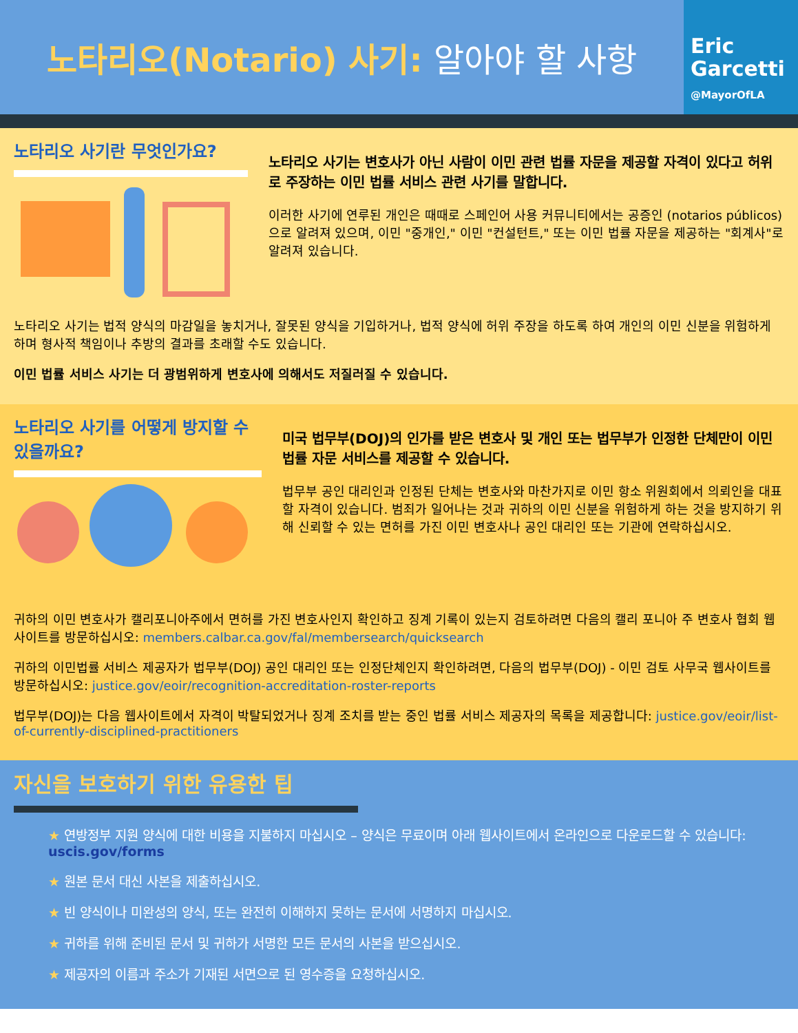노타리오(Notario) 사기: 알아야 할 사항
Eric
Garcetti
@MayorOfLA
노타리오 사기란 무엇인가요?
노타리오 사기는 변호사가 아닌 사람이 이민 관련 법률 자문을 제공할 자격이 있다고 허위로 주장하는 이민 법률 서비스 관련 사기를 말합니다.
이러한 사기에 연루된 개인은 때때로 스페인어 사용 커뮤니티에서는 공증인 (notarios públicos)으로 알려져 있으며, 이민 "중개인," 이민 "컨설턴트," 또는 이민 법률 자문을 제공하는 "회계사"로 알려져 있습니다.
노타리오 사기는 법적 양식의 마감일을 놓치거나, 잘못된 양식을 기입하거나, 법적 양식에 허위 주장을 하도록 하여 개인의 이민 신분을 위험하게 하며 형사적 책임이나 추방의 결과를 초래할 수도 있습니다.
이민 법률 서비스 사기는 더 광범위하게 변호사에 의해서도 저질러질 수 있습니다.
노타리오 사기를 어떻게 방지할 수 있을까요?
미국 법무부(DOJ)의 인가를 받은 변호사 및 개인 또는 법무부가 인정한 단체만이 이민 법률 자문 서비스를 제공할 수 있습니다.
법무부 공인 대리인과 인정된 단체는 변호사와 마찬가지로 이민 항소 위원회에서 의뢰인을 대표할 자격이 있습니다. 범죄가 일어나는 것과 귀하의 이민 신분을 위험하게 하는 것을 방지하기 위해 신뢰할 수 있는 면허를 가진 이민 변호사나 공인 대리인 또는 기관에 연락하십시오.
귀하의 이민 변호사가 캘리포니아주에서 면허를 가진 변호사인지 확인하고 징계 기록이 있는지 검토하려면 다음의 캘리 포니아 주 변호사 협회 웹 사이트를 방문하십시오: members.calbar.ca.gov/fal/membersearch/quicksearch
귀하의 이민법률 서비스 제공자가 법무부(DOJ) 공인 대리인 또는 인정단체인지 확인하려면, 다음의 법무부(DOJ) - 이민 검토 사무국 웹사이트를 방문하십시오: justice.gov/eoir/recognition-accreditation-roster-reports
법무부(DOJ)는 다음 웹사이트에서 자격이 박탈되었거나 징계 조치를 받는 중인 법률 서비스 제공자의 목록을 제공합니다: justice.gov/eoir/list-of-currently-disciplined-practitioners
자신을 보호하기 위한 유용한 팁
★ 연방정부 지원 양식에 대한 비용을 지불하지 마십시오 – 양식은 무료이며 아래 웹사이트에서 온라인으로 다운로드할 수 있습니다: uscis.gov/forms
★ 원본 문서 대신 사본을 제출하십시오.
★ 빈 양식이나 미완성의 양식, 또는 완전히 이해하지 못하는 문서에 서명하지 마십시오.
★ 귀하를 위해 준비된 문서 및 귀하가 서명한 모든 문서의 사본을 받으십시오.
★ 제공자의 이름과 주소가 기재된 서면으로 된 영수증을 요청하십시오.